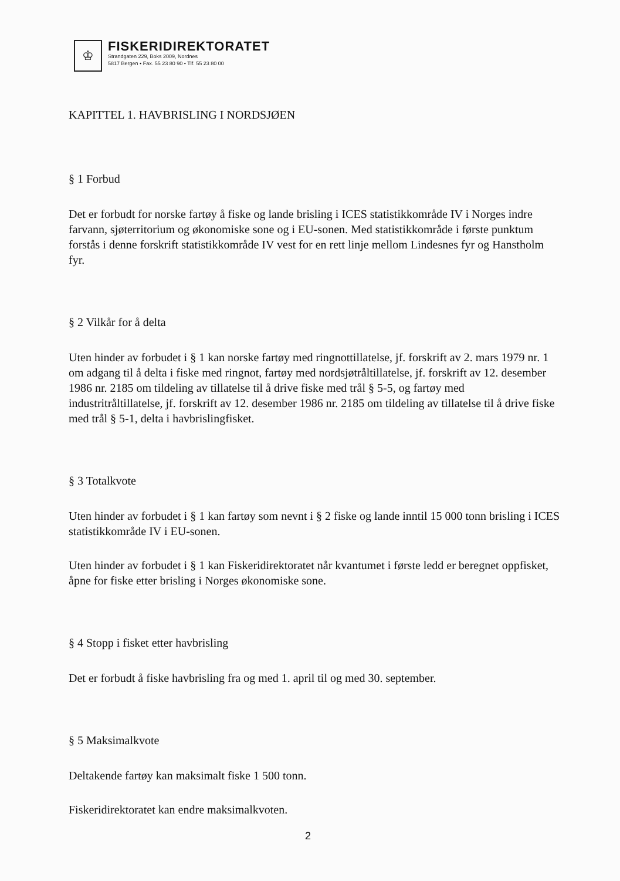♔
FISKERIDIREKTORATET
Strandgaten 229, Boks 2009, Nordnes
5817 Bergen • Fax. 55 23 80 90 • Tlf. 55 23 80 00
KAPITTEL 1. HAVBRISLING I NORDSJØEN
§ 1 Forbud
Det er forbudt for norske fartøy å fiske og lande brisling i ICES statistikkområde IV i Norges indre farvann, sjøterritorium og økonomiske sone og i EU-sonen. Med statistikkområde i første punktum forstås i denne forskrift statistikkområde IV vest for en rett linje mellom Lindesnes fyr og Hanstholm fyr.
§ 2 Vilkår for å delta
Uten hinder av forbudet i § 1 kan norske fartøy med ringnottillatelse, jf. forskrift av 2. mars 1979 nr. 1 om adgang til å delta i fiske med ringnot, fartøy med nordsjøtråltillatelse, jf. forskrift av 12. desember 1986 nr. 2185 om tildeling av tillatelse til å drive fiske med trål § 5-5, og fartøy med industritråltillatelse, jf. forskrift av 12. desember 1986 nr. 2185 om tildeling av tillatelse til å drive fiske med trål § 5-1, delta i havbrislingfisket.
§ 3 Totalkvote
Uten hinder av forbudet i § 1 kan fartøy som nevnt i § 2 fiske og lande inntil 15 000 tonn brisling i ICES statistikkområde IV i EU-sonen.
Uten hinder av forbudet i § 1 kan Fiskeridirektoratet når kvantumet i første ledd er beregnet oppfisket, åpne for fiske etter brisling i Norges økonomiske sone.
§ 4 Stopp i fisket etter havbrisling
Det er forbudt å fiske havbrisling fra og med 1. april til og med 30. september.
§ 5 Maksimalkvote
Deltakende fartøy kan maksimalt fiske 1 500 tonn.
Fiskeridirektoratet kan endre maksimalkvoten.
2